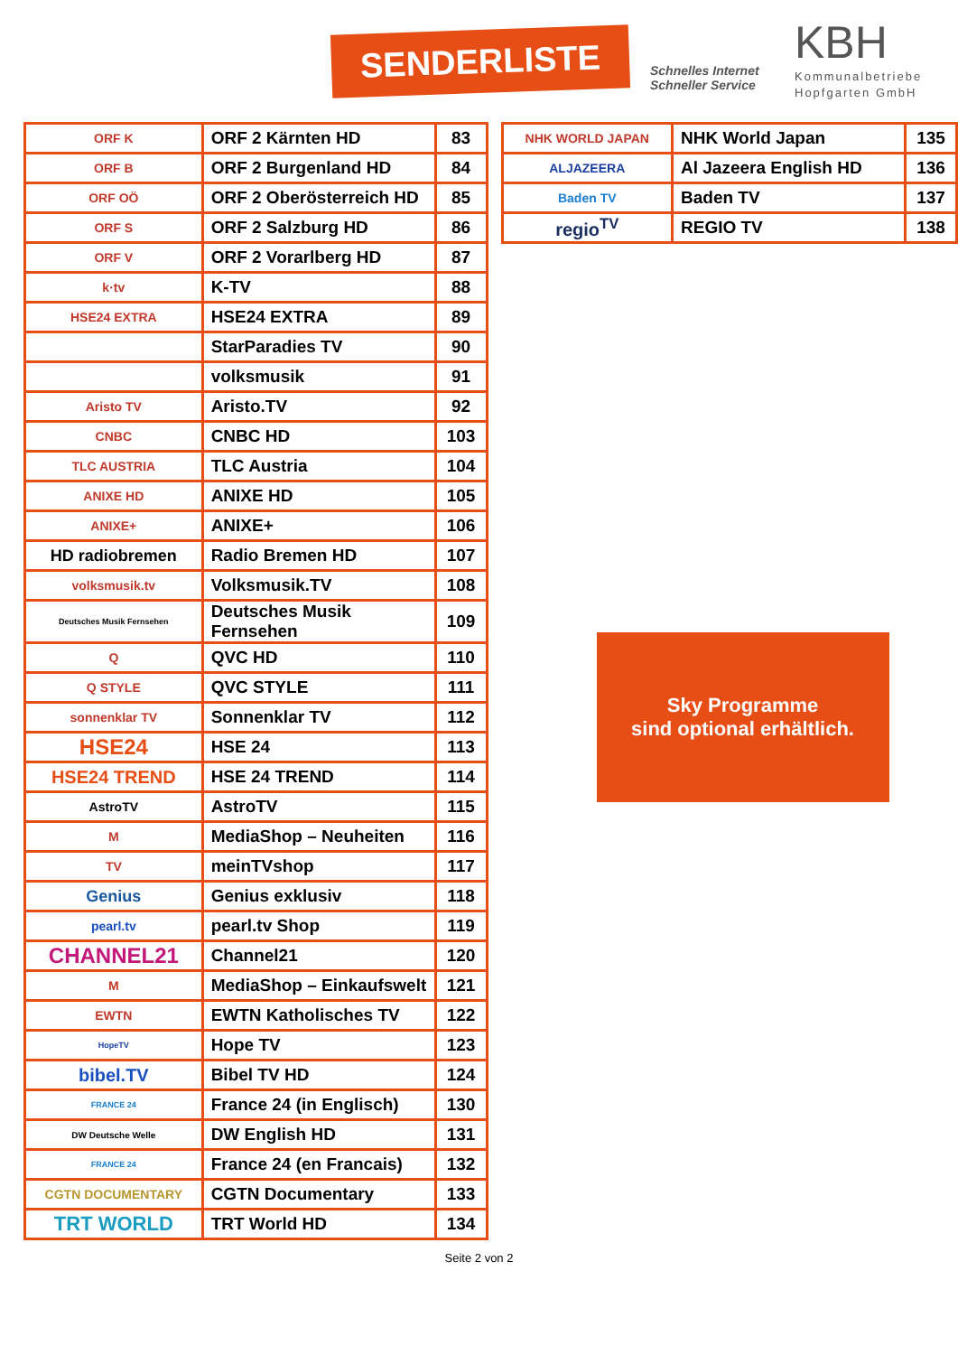SENDERLISTE
Schnelles Internet
Schneller Service
KBH
Kommunalbetriebe
Hopfgarten GmbH
| ORF K | ORF 2 Kärnten HD | 83 |
| ORF B | ORF 2 Burgenland HD | 84 |
| ORF OÖ | ORF 2 Oberösterreich HD | 85 |
| ORF S | ORF 2 Salzburg HD | 86 |
| ORF V | ORF 2 Vorarlberg HD | 87 |
| k·tv | K-TV | 88 |
| HSE24 EXTRA | HSE24 EXTRA | 89 |
| | StarParadies TV | 90 |
| | volksmusik | 91 |
| Aristo TV | Aristo.TV | 92 |
| CNBC | CNBC HD | 103 |
| TLC AUSTRIA | TLC Austria | 104 |
| ANIXE HD | ANIXE HD | 105 |
| ANIXE+ | ANIXE+ | 106 |
| HD radiobremen | Radio Bremen HD | 107 |
| volksmusik.tv | Volksmusik.TV | 108 |
| Deutsches Musik Fernsehen | Deutsches Musik Fernsehen | 109 |
| Q | QVC HD | 110 |
| Q STYLE | QVC STYLE | 111 |
| sonnenklar TV | Sonnenklar TV | 112 |
| HSE24 | HSE 24 | 113 |
| HSE24 TREND | HSE 24 TREND | 114 |
| AstroTV | AstroTV | 115 |
| M | MediaShop – Neuheiten | 116 |
| TV | meinTVshop | 117 |
| Genius | Genius exklusiv | 118 |
| pearl.tv | pearl.tv Shop | 119 |
| CHANNEL21 | Channel21 | 120 |
| M | MediaShop – Einkaufswelt | 121 |
| EWTN | EWTN Katholisches TV | 122 |
| HopeTV | Hope TV | 123 |
| bibel.TV | Bibel TV HD | 124 |
| FRANCE 24 | France 24 (in Englisch) | 130 |
| DW Deutsche Welle | DW English HD | 131 |
| FRANCE 24 | France 24 (en Francais) | 132 |
| CGTN DOCUMENTARY | CGTN Documentary | 133 |
| TRT WORLD | TRT World HD | 134 |
| NHK WORLD JAPAN | NHK World Japan | 135 |
| ALJAZEERA | Al Jazeera English HD | 136 |
| Baden TV | Baden TV | 137 |
| regio<sup>TV</sup> | REGIO TV | 138 |
Sky Programme
sind optional erhältlich.
Seite 2 von 2